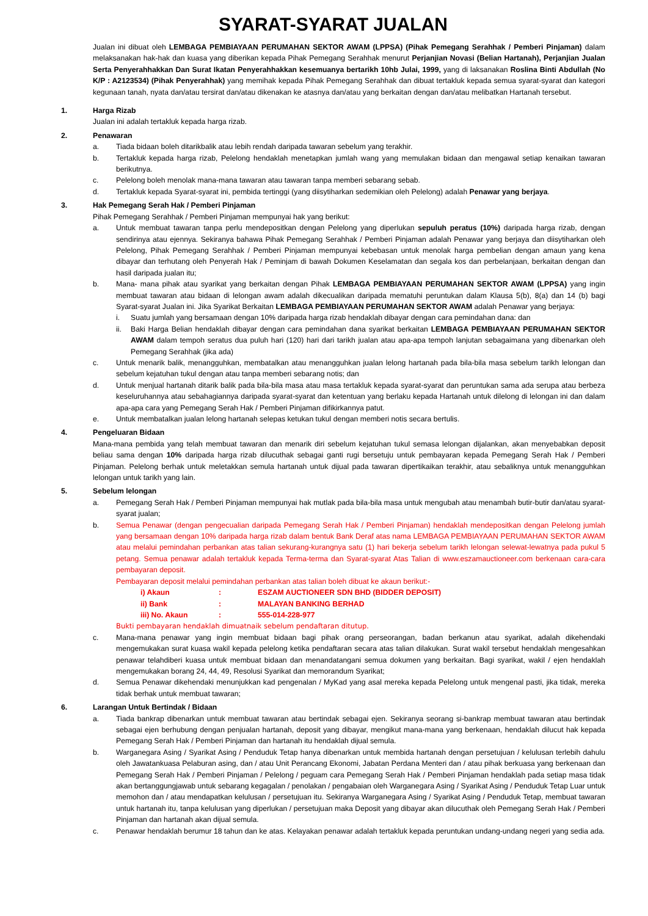SYARAT-SYARAT JUALAN
Jualan ini dibuat oleh LEMBAGA PEMBIAYAAN PERUMAHAN SEKTOR AWAM (LPPSA) (Pihak Pemegang Serahhak / Pemberi Pinjaman) dalam melaksanakan hak-hak dan kuasa yang diberikan kepada Pihak Pemegang Serahhak menurut Perjanjian Novasi (Belian Hartanah), Perjanjian Jualan Serta Penyerahhakkan Dan Surat Ikatan Penyerahhakkan kesemuanya bertarikh 10hb Julai, 1999, yang di laksanakan Roslina Binti Abdullah (No K/P : A2123534) (Pihak Penyerahhak) yang memihak kepada Pihak Pemegang Serahhak dan dibuat tertakluk kepada semua syarat-syarat dan kategori kegunaan tanah, nyata dan/atau tersirat dan/atau dikenakan ke atasnya dan/atau yang berkaitan dengan dan/atau melibatkan Hartanah tersebut.
1. Harga Rizab
Jualan ini adalah tertakluk kepada harga rizab.
2. Penawaran
a. Tiada bidaan boleh ditarikbalik atau lebih rendah daripada tawaran sebelum yang terakhir.
b. Tertakluk kepada harga rizab, Pelelong hendaklah menetapkan jumlah wang yang memulakan bidaan dan mengawal setiap kenaikan tawaran berikutnya.
c. Pelelong boleh menolak mana-mana tawaran atau tawaran tanpa memberi sebarang sebab.
d. Tertakluk kepada Syarat-syarat ini, pembida tertinggi (yang diisytiharkan sedemikian oleh Pelelong) adalah Penawar yang berjaya.
3. Hak Pemegang Serah Hak / Pemberi Pinjaman
Pihak Pemegang Serahhak / Pemberi Pinjaman mempunyai hak yang berikut:
a. Untuk membuat tawaran tanpa perlu mendepositkan dengan Pelelong yang diperlukan sepuluh peratus (10%) daripada harga rizab, dengan sendirinya atau ejennya. Sekiranya bahawa Pihak Pemegang Serahhak / Pemberi Pinjaman adalah Penawar yang berjaya dan diisytiharkan oleh Pelelong, Pihak Pemegang Serahhak / Pemberi Pinjaman mempunyai kebebasan untuk menolak harga pembelian dengan amaun yang kena dibayar dan terhutang oleh Penyerah Hak / Peminjam di bawah Dokumen Keselamatan dan segala kos dan perbelanjaan, berkaitan dengan dan hasil daripada jualan itu;
b. Mana- mana pihak atau syarikat yang berkaitan dengan Pihak LEMBAGA PEMBIAYAAN PERUMAHAN SEKTOR AWAM (LPPSA) yang ingin membuat tawaran atau bidaan di lelongan awam adalah dikecualikan daripada mematuhi peruntukan dalam Klausa 5(b), 8(a) dan 14 (b) bagi Syarat-syarat Jualan ini. Jika Syarikat Berkaitan LEMBAGA PEMBIAYAAN PERUMAHAN SEKTOR AWAM adalah Penawar yang berjaya:
i. Suatu jumlah yang bersamaan dengan 10% daripada harga rizab hendaklah dibayar dengan cara pemindahan dana: dan
ii. Baki Harga Belian hendaklah dibayar dengan cara pemindahan dana syarikat berkaitan LEMBAGA PEMBIAYAAN PERUMAHAN SEKTOR AWAM dalam tempoh seratus dua puluh hari (120) hari dari tarikh jualan atau apa-apa tempoh lanjutan sebagaimana yang dibenarkan oleh Pemegang Serahhak (jika ada)
c. Untuk menarik balik, menangguhkan, membatalkan atau menangguhkan jualan lelong hartanah pada bila-bila masa sebelum tarikh lelongan dan sebelum kejatuhan tukul dengan atau tanpa memberi sebarang notis; dan
d. Untuk menjual hartanah ditarik balik pada bila-bila masa atau masa tertakluk kepada syarat-syarat dan peruntukan sama ada serupa atau berbeza keseluruhannya atau sebahagiannya daripada syarat-syarat dan ketentuan yang berlaku kepada Hartanah untuk dilelong di lelongan ini dan dalam apa-apa cara yang Pemegang Serah Hak / Pemberi Pinjaman difikirkannya patut.
e. Untuk membatalkan jualan lelong hartanah selepas ketukan tukul dengan memberi notis secara bertulis.
4. Pengeluaran Bidaan
Mana-mana pembida yang telah membuat tawaran dan menarik diri sebelum kejatuhan tukul semasa lelongan dijalankan, akan menyebabkan deposit beliau sama dengan 10% daripada harga rizab dilucuthak sebagai ganti rugi bersetuju untuk pembayaran kepada Pemegang Serah Hak / Pemberi Pinjaman. Pelelong berhak untuk meletakkan semula hartanah untuk dijual pada tawaran dipertikaikan terakhir, atau sebaliknya untuk menangguhkan lelongan untuk tarikh yang lain.
5. Sebelum lelongan
a. Pemegang Serah Hak / Pemberi Pinjaman mempunyai hak mutlak pada bila-bila masa untuk mengubah atau menambah butir-butir dan/atau syarat-syarat jualan;
b. Semua Penawar (dengan pengecualian daripada Pemegang Serah Hak / Pemberi Pinjaman) hendaklah mendepositkan dengan Pelelong jumlah yang bersamaan dengan 10% daripada harga rizab dalam bentuk Bank Deraf atas nama LEMBAGA PEMBIAYAAN PERUMAHAN SEKTOR AWAM atau melalui pemindahan perbankan atas talian sekurang-kurangnya satu (1) hari bekerja sebelum tarikh lelongan selewat-lewatnya pada pukul 5 petang. Semua penawar adalah tertakluk kepada Terma-terma dan Syarat-syarat Atas Talian di www.eszamauctioneer.com berkenaan cara-cara pembayaran deposit.
Pembayaran deposit melalui pemindahan perbankan atas talian boleh dibuat ke akaun berikut:-
i) Akaun: ESZAM AUCTIONEER SDN BHD (BIDDER DEPOSIT)
ii) Bank: MALAYAN BANKING BERHAD
iii) No. Akaun: 555-014-228-977
Bukti pembayaran hendaklah dimuatnaik sebelum pendaftaran ditutup.
c. Mana-mana penawar yang ingin membuat bidaan bagi pihak orang perseorangan, badan berkanun atau syarikat, adalah dikehendaki mengemukakan surat kuasa wakil kepada pelelong ketika pendaftaran secara atas talian dilakukan. Surat wakil tersebut hendaklah mengesahkan penawar telahdiberi kuasa untuk membuat bidaan dan menandatangani semua dokumen yang berkaitan. Bagi syarikat, wakil / ejen hendaklah mengemukakan borang 24, 44, 49, Resolusi Syarikat dan memorandum Syarikat;
d. Semua Penawar dikehendaki menunjukkan kad pengenalan / MyKad yang asal mereka kepada Pelelong untuk mengenal pasti, jika tidak, mereka tidak berhak untuk membuat tawaran;
6. Larangan Untuk Bertindak / Bidaan
a. Tiada bankrap dibenarkan untuk membuat tawaran atau bertindak sebagai ejen. Sekiranya seorang si-bankrap membuat tawaran atau bertindak sebagai ejen berhubung dengan penjualan hartanah, deposit yang dibayar, mengikut mana-mana yang berkenaan, hendaklah dilucut hak kepada Pemegang Serah Hak / Pemberi Pinjaman dan hartanah itu hendaklah dijual semula.
b. Warganegara Asing / Syarikat Asing / Penduduk Tetap hanya dibenarkan untuk membida hartanah dengan persetujuan / kelulusan terlebih dahulu oleh Jawatankuasa Pelaburan asing, dan / atau Unit Perancang Ekonomi, Jabatan Perdana Menteri dan / atau pihak berkuasa yang berkenaan dan Pemegang Serah Hak / Pemberi Pinjaman / Pelelong / peguam cara Pemegang Serah Hak / Pemberi Pinjaman hendaklah pada setiap masa tidak akan bertanggungjawab untuk sebarang kegagalan / penolakan / pengabaian oleh Warganegara Asing / Syarikat Asing / Penduduk Tetap Luar untuk memohon dan / atau mendapatkan kelulusan / persetujuan itu. Sekiranya Warganegara Asing / Syarikat Asing / Penduduk Tetap, membuat tawaran untuk hartanah itu, tanpa kelulusan yang diperlukan / persetujuan maka Deposit yang dibayar akan dilucuthak oleh Pemegang Serah Hak / Pemberi Pinjaman dan hartanah akan dijual semula.
c. Penawar hendaklah berumur 18 tahun dan ke atas. Kelayakan penawar adalah tertakluk kepada peruntukan undang-undang negeri yang sedia ada.